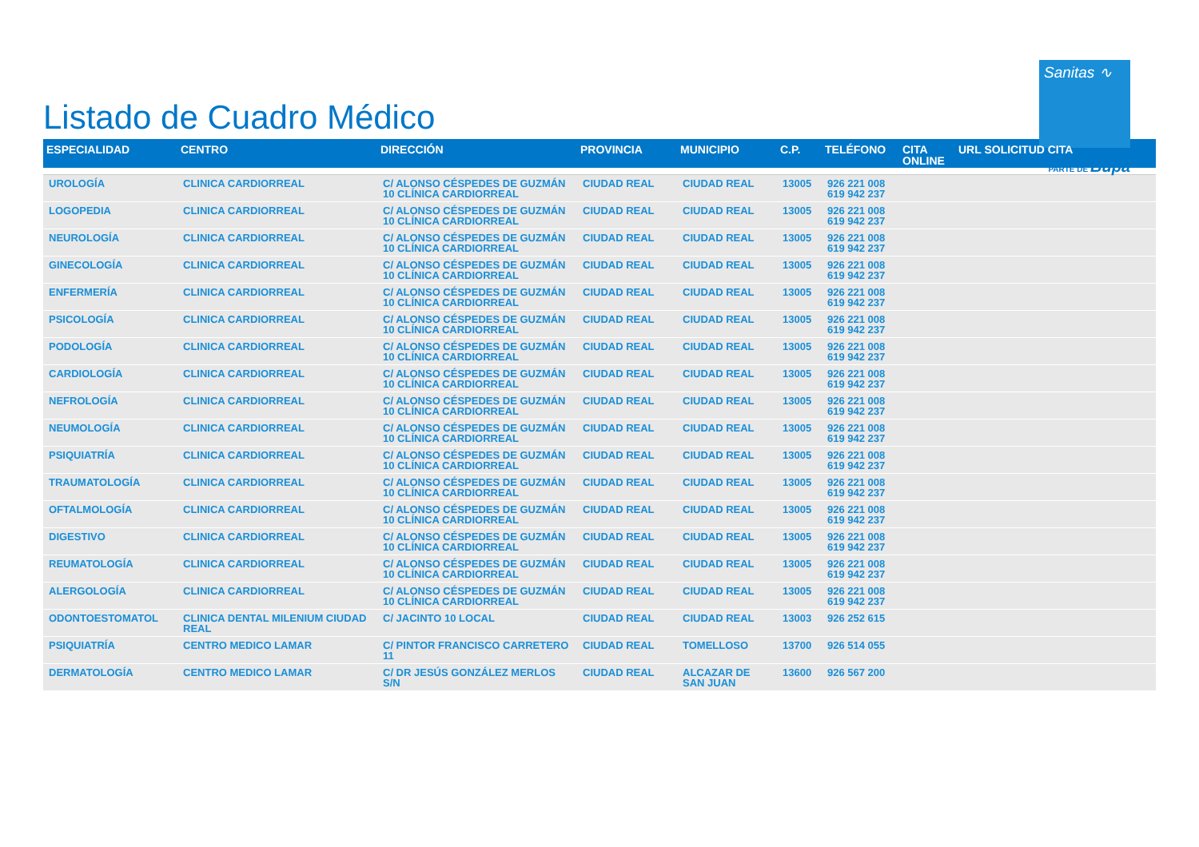Listado de Cuadro Médico
Sanitas ∿
PARTE DE Bupa
| ESPECIALIDAD | CENTRO | DIRECCIÓN | PROVINCIA | MUNICIPIO | C.P. | TELÉFONO | CITA ONLINE | URL SOLICITUD CITA |
| --- | --- | --- | --- | --- | --- | --- | --- | --- |
| UROLOGÍA | CLINICA CARDIORREAL | C/ ALONSO CÉSPEDES DE GUZMÁN 10 CLÍNICA CARDIORREAL | CIUDAD REAL | CIUDAD REAL | 13005 | 926 221 008 619 942 237 | | |
| LOGOPEDIA | CLINICA CARDIORREAL | C/ ALONSO CÉSPEDES DE GUZMÁN 10 CLÍNICA CARDIORREAL | CIUDAD REAL | CIUDAD REAL | 13005 | 926 221 008 619 942 237 | | |
| NEUROLOGÍA | CLINICA CARDIORREAL | C/ ALONSO CÉSPEDES DE GUZMÁN 10 CLÍNICA CARDIORREAL | CIUDAD REAL | CIUDAD REAL | 13005 | 926 221 008 619 942 237 | | |
| GINECOLOGÍA | CLINICA CARDIORREAL | C/ ALONSO CÉSPEDES DE GUZMÁN 10 CLÍNICA CARDIORREAL | CIUDAD REAL | CIUDAD REAL | 13005 | 926 221 008 619 942 237 | | |
| ENFERMERÍA | CLINICA CARDIORREAL | C/ ALONSO CÉSPEDES DE GUZMÁN 10 CLÍNICA CARDIORREAL | CIUDAD REAL | CIUDAD REAL | 13005 | 926 221 008 619 942 237 | | |
| PSICOLOGÍA | CLINICA CARDIORREAL | C/ ALONSO CÉSPEDES DE GUZMÁN 10 CLÍNICA CARDIORREAL | CIUDAD REAL | CIUDAD REAL | 13005 | 926 221 008 619 942 237 | | |
| PODOLOGÍA | CLINICA CARDIORREAL | C/ ALONSO CÉSPEDES DE GUZMÁN 10 CLÍNICA CARDIORREAL | CIUDAD REAL | CIUDAD REAL | 13005 | 926 221 008 619 942 237 | | |
| CARDIOLOGÍA | CLINICA CARDIORREAL | C/ ALONSO CÉSPEDES DE GUZMÁN 10 CLÍNICA CARDIORREAL | CIUDAD REAL | CIUDAD REAL | 13005 | 926 221 008 619 942 237 | | |
| NEFROLOGÍA | CLINICA CARDIORREAL | C/ ALONSO CÉSPEDES DE GUZMÁN 10 CLÍNICA CARDIORREAL | CIUDAD REAL | CIUDAD REAL | 13005 | 926 221 008 619 942 237 | | |
| NEUMOLOGÍA | CLINICA CARDIORREAL | C/ ALONSO CÉSPEDES DE GUZMÁN 10 CLÍNICA CARDIORREAL | CIUDAD REAL | CIUDAD REAL | 13005 | 926 221 008 619 942 237 | | |
| PSIQUIATRÍA | CLINICA CARDIORREAL | C/ ALONSO CÉSPEDES DE GUZMÁN 10 CLÍNICA CARDIORREAL | CIUDAD REAL | CIUDAD REAL | 13005 | 926 221 008 619 942 237 | | |
| TRAUMATOLOGÍA | CLINICA CARDIORREAL | C/ ALONSO CÉSPEDES DE GUZMÁN 10 CLÍNICA CARDIORREAL | CIUDAD REAL | CIUDAD REAL | 13005 | 926 221 008 619 942 237 | | |
| OFTALMOLOGÍA | CLINICA CARDIORREAL | C/ ALONSO CÉSPEDES DE GUZMÁN 10 CLÍNICA CARDIORREAL | CIUDAD REAL | CIUDAD REAL | 13005 | 926 221 008 619 942 237 | | |
| DIGESTIVO | CLINICA CARDIORREAL | C/ ALONSO CÉSPEDES DE GUZMÁN 10 CLÍNICA CARDIORREAL | CIUDAD REAL | CIUDAD REAL | 13005 | 926 221 008 619 942 237 | | |
| REUMATOLOGÍA | CLINICA CARDIORREAL | C/ ALONSO CÉSPEDES DE GUZMÁN 10 CLÍNICA CARDIORREAL | CIUDAD REAL | CIUDAD REAL | 13005 | 926 221 008 619 942 237 | | |
| ALERGOLOGÍA | CLINICA CARDIORREAL | C/ ALONSO CÉSPEDES DE GUZMÁN 10 CLÍNICA CARDIORREAL | CIUDAD REAL | CIUDAD REAL | 13005 | 926 221 008 619 942 237 | | |
| ODONTOESTOMATOL | CLINICA DENTAL MILENIUM CIUDAD REAL | C/ JACINTO 10 LOCAL | CIUDAD REAL | CIUDAD REAL | 13003 | 926 252 615 | | |
| PSIQUIATRÍA | CENTRO MEDICO LAMAR | C/ PINTOR FRANCISCO CARRETERO 11 | CIUDAD REAL | TOMELLOSO | 13700 | 926 514 055 | | |
| DERMATOLOGÍA | CENTRO MEDICO LAMAR | C/ DR JESÚS GONZÁLEZ MERLOS S/N | CIUDAD REAL | ALCAZAR DE SAN JUAN | 13600 | 926 567 200 | | |